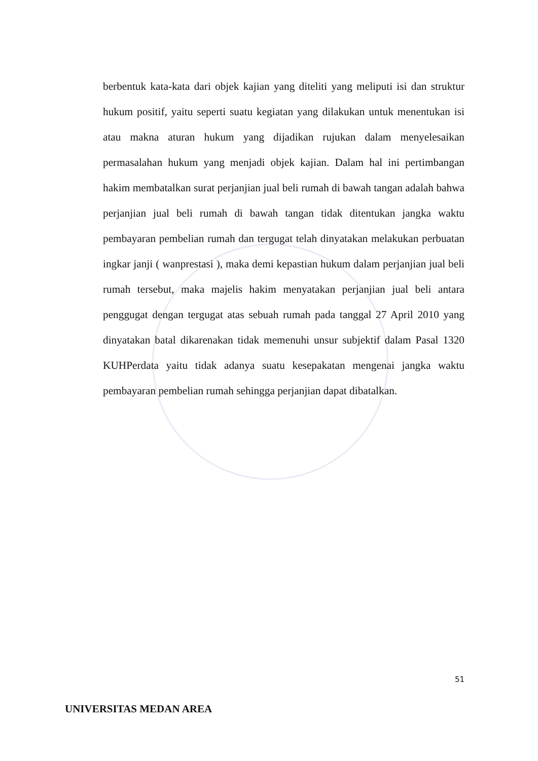berbentuk kata-kata dari objek kajian yang diteliti yang meliputi isi dan struktur hukum positif, yaitu seperti suatu kegiatan yang dilakukan untuk menentukan isi atau makna aturan hukum yang dijadikan rujukan dalam menyelesaikan permasalahan hukum yang menjadi objek kajian. Dalam hal ini pertimbangan hakim membatalkan surat perjanjian jual beli rumah di bawah tangan adalah bahwa perjanjian jual beli rumah di bawah tangan tidak ditentukan jangka waktu pembayaran pembelian rumah dan tergugat telah dinyatakan melakukan perbuatan ingkar janji ( wanprestasi ), maka demi kepastian hukum dalam perjanjian jual beli rumah tersebut, maka majelis hakim menyatakan perjanjian jual beli antara penggugat dengan tergugat atas sebuah rumah pada tanggal 27 April 2010 yang dinyatakan batal dikarenakan tidak memenuhi unsur subjektif dalam Pasal 1320 KUHPerdata yaitu tidak adanya suatu kesepakatan mengenai jangka waktu pembayaran pembelian rumah sehingga perjanjian dapat dibatalkan.
51
UNIVERSITAS MEDAN AREA